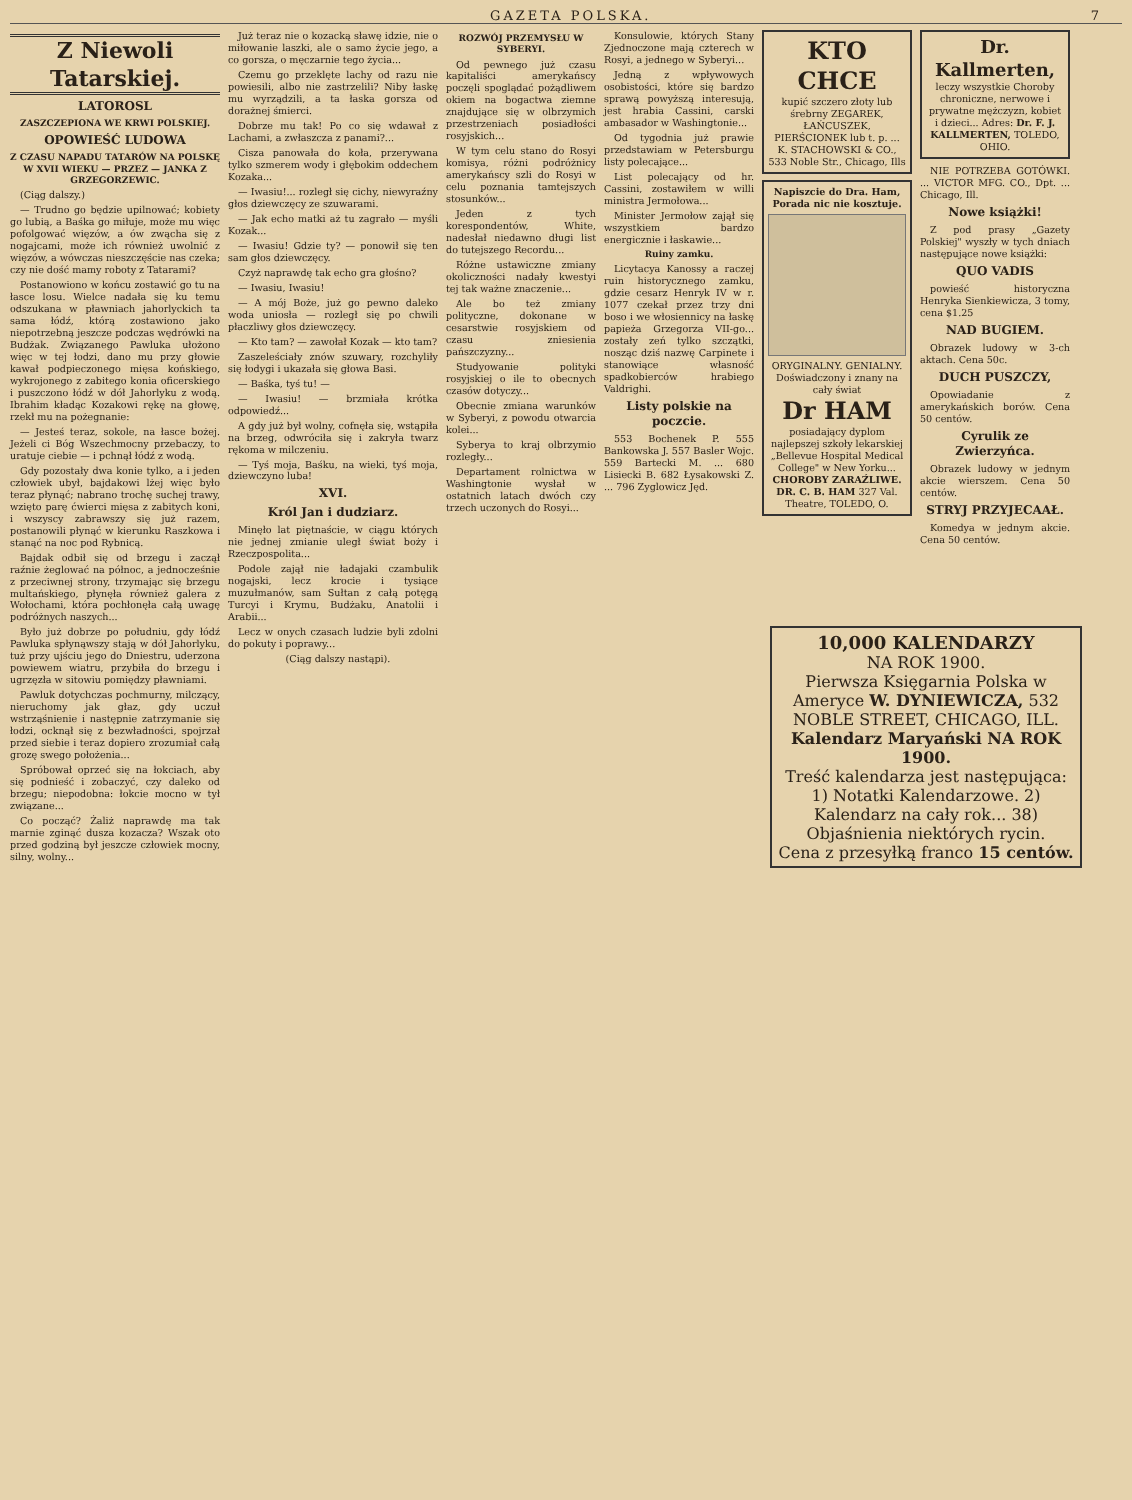GAZETA POLSKA. 7
Z Niewoli Tatarskiej.
LATOROSL
ZASZCZEPIONA WE KRWI POLSKIEJ.
OPOWIEŚĆ LUDOWA
Z CZASU NAPADU TATARÓW NA POLSKĘ W XVII WIEKU — PRZEZ — JANKA Z GRZEGORZEWIC.
(Ciąg dalszy.)
— Trudno go będzie upilnować; kobiety go lubią, a Baśka go miłuje, może mu więc pofolgować więzów, a ów zwącha się z nogajcami, może ich również uwolnić z więzów, a wówczas nieszczęście nas czeka; czy nie dość mamy roboty z Tatarami?
Postanowiono w końcu zostawić go tu na łasce losu. Wielce nadała się ku temu odszukana w pławniach jahorlyckich ta sama łódź, którą zostawiono jako niepotrzebną jeszcze podczas wędrówki na Budżak. Związanego Pawluka ułożono więc w tej łodzi, dano mu przy głowie kawał podpieczonego mięsa końskiego, wykrojonego z zabitego konia oficerskiego i puszczono łódź w dół Jahorlyku z wodą. Ibrahim kładąc Kozakowi rękę na głowę, rzekł mu na pożegnanie:
— Jesteś teraz, sokole, na łasce bożej. Jeżeli ci Bóg Wszechmocny przebaczy, to uratuje ciebie — i pchnął łódź z wodą.
Gdy pozostały dwa konie tylko, a i jeden człowiek ubył, bajdakowi lżej więc było teraz płynąć; nabrano trochę suchej trawy, wzięto parę ćwierci mięsa z zabitych koni, i wszyscy zabrawszy się już razem, postanowili płynąć w kierunku Raszkowa i stanąć na noc pod Rybnicą.
Bajdak odbił się od brzegu i zaczął raźnie żeglować na północ, a jednocześnie z przeciwnej strony, trzymając się brzegu multańskiego, płynęła również galera z Wołochami, która pochłonęła całą uwagę podróżnych naszych...
Było już dobrze po południu, gdy łódź Pawluka spłynąwszy stają w dół Jahorlyku, tuż przy ujściu jego do Dniestru, uderzona powiewem wiatru, przybiła do brzegu i ugrzęzła w sitowiu pomiędzy pławniami.
Pawluk dotychczas pochmurny, milczący, nieruchomy jak głaz, gdy uczuł wstrząśnienie i następnie zatrzymanie się łodzi, ocknął się z bezwładności, spojrzał przed siebie i teraz dopiero zrozumiał całą grozę swego położenia...
Spróbował oprzeć się na łokciach, aby się podnieść i zobaczyć, czy daleko od brzegu; niepodobna: łokcie mocno w tył związane...
Co począć? Żaliż naprawdę ma tak marnie zginąć dusza kozacza? Wszak oto przed godziną był jeszcze człowiek mocny, silny, wolny...
Już teraz nie o kozacką sławę idzie, nie o miłowanie laszki, ale o samo życie jego, a co gorsza, o męczarnie tego życia...
Czemu go przeklęte lachy od razu nie powiesili, albo nie zastrzelili? Niby łaskę mu wyrządzili, a ta łaska gorsza od dorażnej śmierci.
Dobrze mu tak! Po co się wdawał z Lachami, a zwłaszcza z panami?...
Cisza panowała do koła, przerywana tylko szmerem wody i głębokim oddechem Kozaka...
— Iwasiu!... rozległ się cichy, niewyraźny głos dziewczęcy ze szuwarami.
— Jak echo matki aż tu zagrało — myśli Kozak...
— Iwasiu! Gdzie ty? — ponowił się ten sam głos dziewczęcy.
Czyż naprawdę tak echo gra głośno?
— Iwasiu, Iwasiu!
— A mój Boże, już go pewno daleko woda uniosła — rozległ się po chwili płaczliwy głos dziewczęcy.
— Kto tam? — zawołał Kozak — kto tam?
Zaszeleściały znów szuwary, rozchyliły się łodygi i ukazała się głowa Basi.
— Baśka, tyś tu! —
— Iwasiu! — brzmiała krótka odpowiedź...
A gdy już był wolny, cofnęła się, wstąpiła na brzeg, odwróciła się i zakryła twarz rękoma w milczeniu.
— Tyś moja, Baśku, na wieki, tyś moja, dziewczyno luba!
XVI.
Król Jan i dudziarz.
Minęło lat piętnaście, w ciągu których nie jednej zmianie uległ świat boży i Rzeczpospolita...
Podole zajął nie ładajaki czambulik nogajski, lecz krocie i tysiące muzułmanów, sam Sułtan z całą potęgą Turcyi i Krymu, Budżaku, Anatolii i Arabii...
Lecz w onych czasach ludzie byli zdolni do pokuty i poprawy...
(Ciąg dalszy nastąpi).
ROZWÓJ PRZEMYSŁU W SYBERYI.
Od pewnego już czasu kapitaliści amerykańscy poczęli spoglądać pożądliwem okiem na bogactwa ziemne znajdujące się w olbrzymich przestrzeniach posiadłości rosyjskich...
W tym celu stano do Rosyi komisya, różni podróżnicy amerykańscy szli do Rosyi w celu poznania tamtejszych stosunków...
Jeden z tych korespondentów, White, nadesłał niedawno długi list do tutejszego Recordu...
Różne ustawiczne zmiany okoliczności nadały kwestyi tej tak ważne znaczenie...
Ale bo też zmiany polityczne, dokonane w cesarstwie rosyjskiem od czasu zniesienia pańszczyzny...
Studyowanie polityki rosyjskiej o ile to obecnych czasów dotyczy...
Obecnie zmiana warunków w Syberyi, z powodu otwarcia kolei...
Syberya to kraj olbrzymio rozległy...
Departament rolnictwa w Washingtonie wysłał w ostatnich latach dwóch czy trzech uczonych do Rosyi...
Konsulowie, których Stany Zjednoczone mają czterech w Rosyi, a jednego w Syberyi...
Jedną z wpływowych osobistości, które się bardzo sprawą powyższą interesują, jest hrabia Cassini, carski ambasador w Washingtonie...
Od tygodnia już prawie przedstawiam w Petersburgu listy polecające...
List polecający od hr. Cassini, zostawiłem w willi ministra Jermołowa...
Minister Jermołow zajął się wszystkiem bardzo energicznie i łaskawie...
Ruiny zamku.
Licytacya Kanossy a raczej ruin historycznego zamku, gdzie cesarz Henryk IV w r. 1077 czekał przez trzy dni boso i we włosiennicy na łaskę papieża Grzegorza VII-go... zostały zeń tylko szczątki, nosząc dziś nazwę Carpinete i stanowiące własność spadkobierców hrabiego Valdrighi.
Listy polskie na poczcie.
553 Bochenek P. 555 Bankowska J. 557 Basler Wojc. 559 Bartecki M. ... 680 Lisiecki B. 682 Łysakowski Z. ... 796 Zyglowicz Jęd.
KTO CHCE
kupić szczero złoty lub śrebrny ZEGAREK, ŁAŃCUSZEK, PIERŚCIONEK lub t. p. ... K. STACHOWSKI & CO., 533 Noble Str., Chicago, Ills
Napiszcie do Dra. Ham, Porada nic nie kosztuje.
ORYGINALNY. GENIALNY. Doświadczony i znany na cały świat
Dr HAM
posiadający dyplom najlepszej szkoły lekarskiej „Bellevue Hospital Medical College" w New Yorku... CHOROBY ZARAŹLIWE.
DR. C. B. HAM 327 Val. Theatre, TOLEDO, O.
Dr. Kallmerten,
leczy wszystkie Choroby chroniczne, nerwowe i prywatne mężczyzn, kobiet i dzieci... Adres: Dr. F. J. KALLMERTEN, TOLEDO, OHIO.
NIE POTRZEBA GOTÓWKI. ... VICTOR MFG. CO., Dpt. ... Chicago, Ill.
Nowe książki!
Z pod prasy „Gazety Polskiej" wyszły w tych dniach następujące nowe książki:
QUO VADIS
powieść historyczna Henryka Sienkiewicza, 3 tomy, cena $1.25
NAD BUGIEM.
Obrazek ludowy w 3-ch aktach. Cena 50c.
DUCH PUSZCZY,
Opowiadanie z amerykańskich borów. Cena 50 centów.
Cyrulik ze Zwierzyńca.
Obrazek ludowy w jednym akcie wierszem. Cena 50 centów.
STRYJ PRZYJECAAŁ.
Komedya w jednym akcie. Cena 50 centów.
10,000 KALENDARZY
NA ROK 1900.
Pierwsza Księgarnia Polska w Ameryce W. DYNIEWICZA, 532 NOBLE STREET, CHICAGO, ILL.
Kalendarz Maryański NA ROK 1900.
Treść kalendarza jest następująca: 1) Notatki Kalendarzowe. 2) Kalendarz na cały rok... 38) Objaśnienia niektórych rycin.
Cena z przesyłką franco 15 centów.